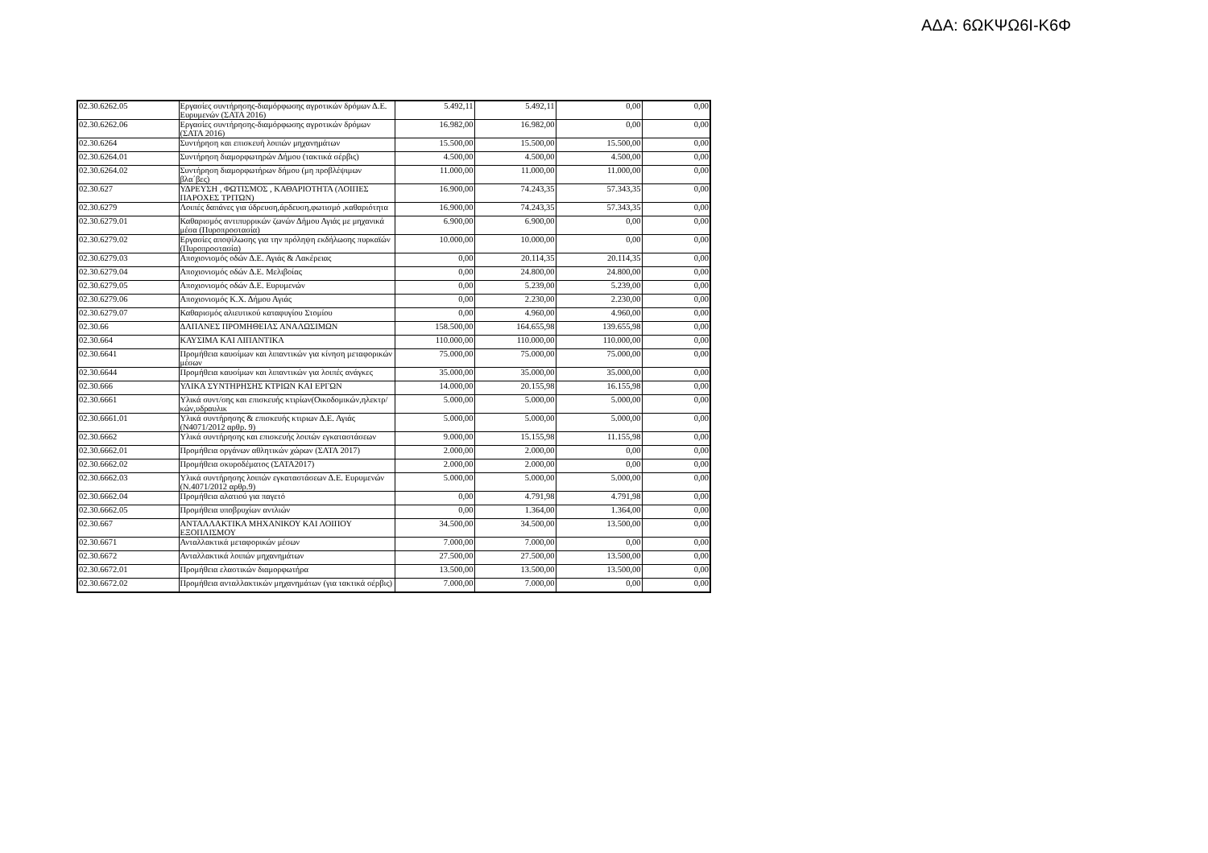ΑΔΑ: 6ΩΚΨΩ6Ι-Κ6Φ
| 02.30.6262.05 | Εργασίες συντήρησης-διαμόρφωσης αγροτικών δρόμων Δ.Ε. Ευρυμενών (ΣΑΤΑ 2016) | 5.492,11 | 5.492,11 | 0,00 | 0,00 |
| 02.30.6262.06 | Εργασίες συντήρησης-διαμόρφωσης αγροτικών δρόμων (ΣΑΤΑ 2016) | 16.982,00 | 16.982,00 | 0,00 | 0,00 |
| 02.30.6264 | Συντήρηση και επισκευή λοιπών μηχανημάτων | 15.500,00 | 15.500,00 | 15.500,00 | 0,00 |
| 02.30.6264.01 | Συντήρηση διαμορφωτηρών Δήμου (τακτικά σέρβις) | 4.500,00 | 4.500,00 | 4.500,00 | 0,00 |
| 02.30.6264.02 | Συντήρηση διαμορφωτήρων δήμου (μη προβλέψιμων βλα΄βες) | 11.000,00 | 11.000,00 | 11.000,00 | 0,00 |
| 02.30.627 | ΥΔΡΕΥΣΗ , ΦΩΤΙΣΜΟΣ , ΚΑΘΑΡΙΟΤΗΤΑ (ΛΟΙΠΕΣ ΠΑΡΟΧΕΣ ΤΡΙΤΩΝ) | 16.900,00 | 74.243,35 | 57.343,35 | 0,00 |
| 02.30.6279 | Λοιπές δαπάνες για ύδρευση,άρδευση,φωτισμό ,καθαριότητα | 16.900,00 | 74.243,35 | 57.343,35 | 0,00 |
| 02.30.6279.01 | Καθαρισμός αντιπυρρικών ζωνών Δήμου Αγιάς με μηχανικά μέσα (Πυροπροστασία) | 6.900,00 | 6.900,00 | 0,00 | 0,00 |
| 02.30.6279.02 | Εργασίες αποψίλωσης για την πρόληψη εκδήλωσης πυρκαϊών (Πυροπροστασία) | 10.000,00 | 10.000,00 | 0,00 | 0,00 |
| 02.30.6279.03 | Αποχιονισμός οδών Δ.Ε. Αγιάς & Λακέρειας | 0,00 | 20.114,35 | 20.114,35 | 0,00 |
| 02.30.6279.04 | Αποχιονισμός οδών Δ.Ε. Μελιβοίας | 0,00 | 24.800,00 | 24.800,00 | 0,00 |
| 02.30.6279.05 | Αποχιονισμός οδών Δ.Ε. Ευρυμενών | 0,00 | 5.239,00 | 5.239,00 | 0,00 |
| 02.30.6279.06 | Αποχιονισμός Κ.Χ. Δήμου Αγιάς | 0,00 | 2.230,00 | 2.230,00 | 0,00 |
| 02.30.6279.07 | Καθαρισμός αλιευτικού καταφυγίου Στομίου | 0,00 | 4.960,00 | 4.960,00 | 0,00 |
| 02.30.66 | ΔΑΠΑΝΕΣ ΠΡΟΜΗΘΕΙΑΣ ΑΝΑΛΩΣΙΜΩΝ | 158.500,00 | 164.655,98 | 139.655,98 | 0,00 |
| 02.30.664 | ΚΑΥΣΙΜΑ ΚΑΙ ΛΙΠΑΝΤΙΚΑ | 110.000,00 | 110.000,00 | 110.000,00 | 0,00 |
| 02.30.6641 | Προμήθεια καυσίμων και λιπαντικών για κίνηση μεταφορικών μέσων | 75.000,00 | 75.000,00 | 75.000,00 | 0,00 |
| 02.30.6644 | Προμήθεια καυσίμων και λιπαντικών για λοιπές ανάγκες | 35.000,00 | 35.000,00 | 35.000,00 | 0,00 |
| 02.30.666 | ΥΛΙΚΑ ΣΥΝΤΗΡΗΣΗΣ ΚΤΡΙΩΝ ΚΑΙ ΕΡΓΩΝ | 14.000,00 | 20.155,98 | 16.155,98 | 0,00 |
| 02.30.6661 | Υλικά συντ/σης και επισκευής κτιρίων(Οικοδομικών,ηλεκτρ/κών,υδραυλικ | 5.000,00 | 5.000,00 | 5.000,00 | 0,00 |
| 02.30.6661.01 | Υλικά συντήρησης & επισκευής κτιριων Δ.Ε. Αγιάς (Ν4071/2012 αρθρ. 9) | 5.000,00 | 5.000,00 | 5.000,00 | 0,00 |
| 02.30.6662 | Υλικά συντήρησης και επισκευής λοιπών εγκαταστάσεων | 9.000,00 | 15.155,98 | 11.155,98 | 0,00 |
| 02.30.6662.01 | Προμήθεια οργάνων αθλητικών χώρων (ΣΑΤΑ 2017) | 2.000,00 | 2.000,00 | 0,00 | 0,00 |
| 02.30.6662.02 | Προμήθεια σκυροδέματος (ΣΑΤΑ2017) | 2.000,00 | 2.000,00 | 0,00 | 0,00 |
| 02.30.6662.03 | Υλικά συντήρησης λοιπών εγκαταστάσεων Δ.Ε. Ευρυμενών (Ν.4071/2012 αρθρ.9) | 5.000,00 | 5.000,00 | 5.000,00 | 0,00 |
| 02.30.6662.04 | Προμήθεια αλατιού για παγετό | 0,00 | 4.791,98 | 4.791,98 | 0,00 |
| 02.30.6662.05 | Προμήθεια υποβρυχίων αντλιών | 0,00 | 1.364,00 | 1.364,00 | 0,00 |
| 02.30.667 | ΑΝΤΑΛΛΑΚΤΙΚΑ ΜΗΧΑΝΙΚΟΥ ΚΑΙ ΛΟΙΠΟΥ ΕΞΟΠΛΙΣΜΟΥ | 34.500,00 | 34.500,00 | 13.500,00 | 0,00 |
| 02.30.6671 | Ανταλλακτικά μεταφορικών μέσων | 7.000,00 | 7.000,00 | 0,00 | 0,00 |
| 02.30.6672 | Ανταλλακτικά λοιπών μηχανημάτων | 27.500,00 | 27.500,00 | 13.500,00 | 0,00 |
| 02.30.6672.01 | Προμήθεια ελαστικών διαμορφωτήρα | 13.500,00 | 13.500,00 | 13.500,00 | 0,00 |
| 02.30.6672.02 | Προμήθεια ανταλλακτικών μηχανημάτων (για τακτικά σέρβις) | 7.000,00 | 7.000,00 | 0,00 | 0,00 |